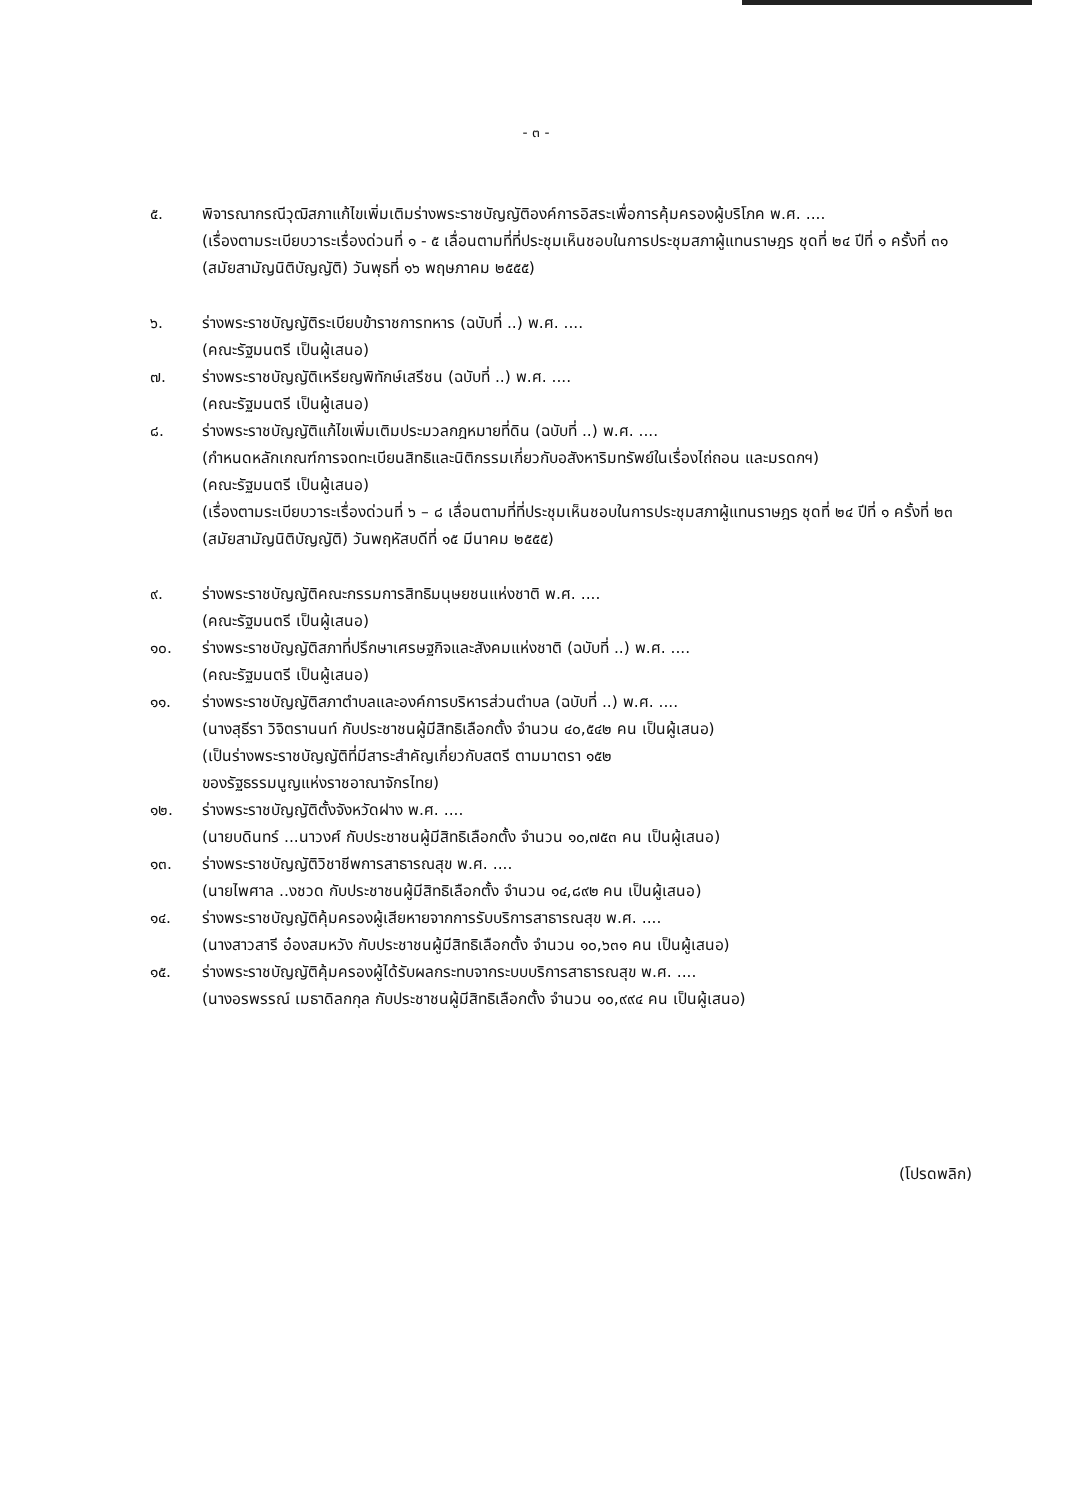- ๓ -
๕. พิจารณากรณีวุฒิสภาแก้ไขเพิ่มเติมร่างพระราชบัญญัติองค์การอิสระเพื่อการคุ้มครองผู้บริโภค พ.ศ. ....
(เรื่องตามระเบียบวาระเรื่องด่วนที่ ๑ - ๕ เลื่อนตามที่ที่ประชุมเห็นชอบในการประชุมสภาผู้แทนราษฎร ชุดที่ ๒๔ ปีที่ ๑ ครั้งที่ ๓๑ (สมัยสามัญนิติบัญญัติ) วันพุธที่ ๑๖ พฤษภาคม ๒๕๕๕)
๖. ร่างพระราชบัญญัติระเบียบข้าราชการทหาร (ฉบับที่ ..) พ.ศ. ....
(คณะรัฐมนตรี เป็นผู้เสนอ)
๗. ร่างพระราชบัญญัติเหรียญพิทักษ์เสรีชน (ฉบับที่ ..) พ.ศ. ....
(คณะรัฐมนตรี เป็นผู้เสนอ)
๘. ร่างพระราชบัญญัติแก้ไขเพิ่มเติมประมวลกฎหมายที่ดิน (ฉบับที่ ..) พ.ศ. ....
(กำหนดหลักเกณฑ์การจดทะเบียนสิทธิและนิติกรรมเกี่ยวกับอสังหาริมทรัพย์ในเรื่องไถ่ถอน และมรดกฯ)
(คณะรัฐมนตรี เป็นผู้เสนอ)
(เรื่องตามระเบียบวาระเรื่องด่วนที่ ๖ – ๘ เลื่อนตามที่ที่ประชุมเห็นชอบในการประชุมสภาผู้แทนราษฎร ชุดที่ ๒๔ ปีที่ ๑ ครั้งที่ ๒๓ (สมัยสามัญนิติบัญญัติ) วันพฤหัสบดีที่ ๑๕ มีนาคม ๒๕๕๕)
๙. ร่างพระราชบัญญัติคณะกรรมการสิทธิมนุษยชนแห่งชาติ พ.ศ. ....
(คณะรัฐมนตรี เป็นผู้เสนอ)
๑๐. ร่างพระราชบัญญัติสภาที่ปรึกษาเศรษฐกิจและสังคมแห่งชาติ (ฉบับที่ ..) พ.ศ. ....
(คณะรัฐมนตรี เป็นผู้เสนอ)
๑๑. ร่างพระราชบัญญัติสภาตำบลและองค์การบริหารส่วนตำบล (ฉบับที่ ..) พ.ศ. ....
(นางสุธีรา วิจิตรานนท์ กับประชาชนผู้มีสิทธิเลือกตั้ง จำนวน ๔๐,๕๔๒ คน เป็นผู้เสนอ)
(เป็นร่างพระราชบัญญัติที่มีสาระสำคัญเกี่ยวกับสตรี ตามมาตรา ๑๕๒
ของรัฐธรรมนูญแห่งราชอาณาจักรไทย)
๑๒. ร่างพระราชบัญญัติตั้งจังหวัดฝาง พ.ศ. ....
(นายบดินทร์ ...นาวงศ์ กับประชาชนผู้มีสิทธิเลือกตั้ง จำนวน ๑๐,๗๕๓ คน เป็นผู้เสนอ)
๑๓. ร่างพระราชบัญญัติวิชาชีพการสาธารณสุข พ.ศ. ....
(นายไพศาล ..งชวด กับประชาชนผู้มีสิทธิเลือกตั้ง จำนวน ๑๔,๘๙๒ คน เป็นผู้เสนอ)
๑๔. ร่างพระราชบัญญัติคุ้มครองผู้เสียหายจากการรับบริการสาธารณสุข พ.ศ. ....
(นางสาวสารี อ๋องสมหวัง กับประชาชนผู้มีสิทธิเลือกตั้ง จำนวน ๑๐,๖๓๑ คน เป็นผู้เสนอ)
๑๕. ร่างพระราชบัญญัติคุ้มครองผู้ได้รับผลกระทบจากระบบบริการสาธารณสุข พ.ศ. ....
(นางอรพรรณ์ เมธาดิลกกุล กับประชาชนผู้มีสิทธิเลือกตั้ง จำนวน ๑๐,๙๙๔ คน เป็นผู้เสนอ)
(โปรดพลิก)